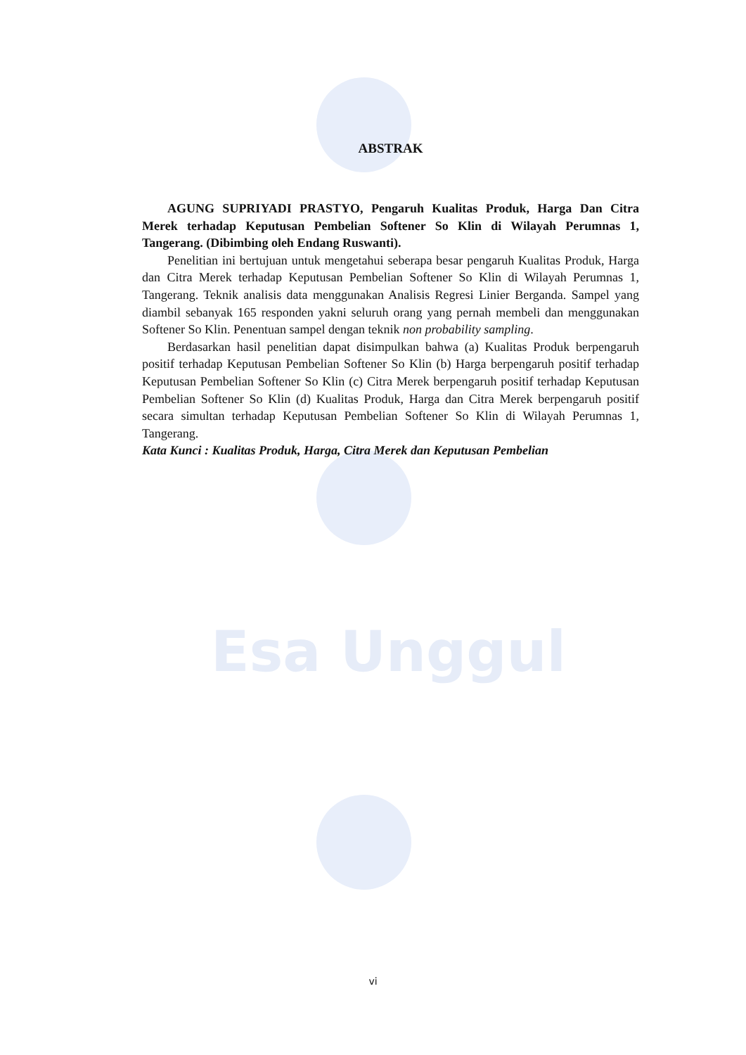Esa Unggul
ABSTRAK
AGUNG SUPRIYADI PRASTYO, Pengaruh Kualitas Produk, Harga Dan Citra Merek terhadap Keputusan Pembelian Softener So Klin di Wilayah Perumnas 1, Tangerang. (Dibimbing oleh Endang Ruswanti).
Penelitian ini bertujuan untuk mengetahui seberapa besar pengaruh Kualitas Produk, Harga dan Citra Merek terhadap Keputusan Pembelian Softener So Klin di Wilayah Perumnas 1, Tangerang. Teknik analisis data menggunakan Analisis Regresi Linier Berganda. Sampel yang diambil sebanyak 165 responden yakni seluruh orang yang pernah membeli dan menggunakan Softener So Klin. Penentuan sampel dengan teknik non probability sampling.
Berdasarkan hasil penelitian dapat disimpulkan bahwa (a) Kualitas Produk berpengaruh positif terhadap Keputusan Pembelian Softener So Klin (b) Harga berpengaruh positif terhadap Keputusan Pembelian Softener So Klin (c) Citra Merek berpengaruh positif terhadap Keputusan Pembelian Softener So Klin (d) Kualitas Produk, Harga dan Citra Merek berpengaruh positif secara simultan terhadap Keputusan Pembelian Softener So Klin di Wilayah Perumnas 1, Tangerang.
Kata Kunci : Kualitas Produk, Harga, Citra Merek dan Keputusan Pembelian
vi